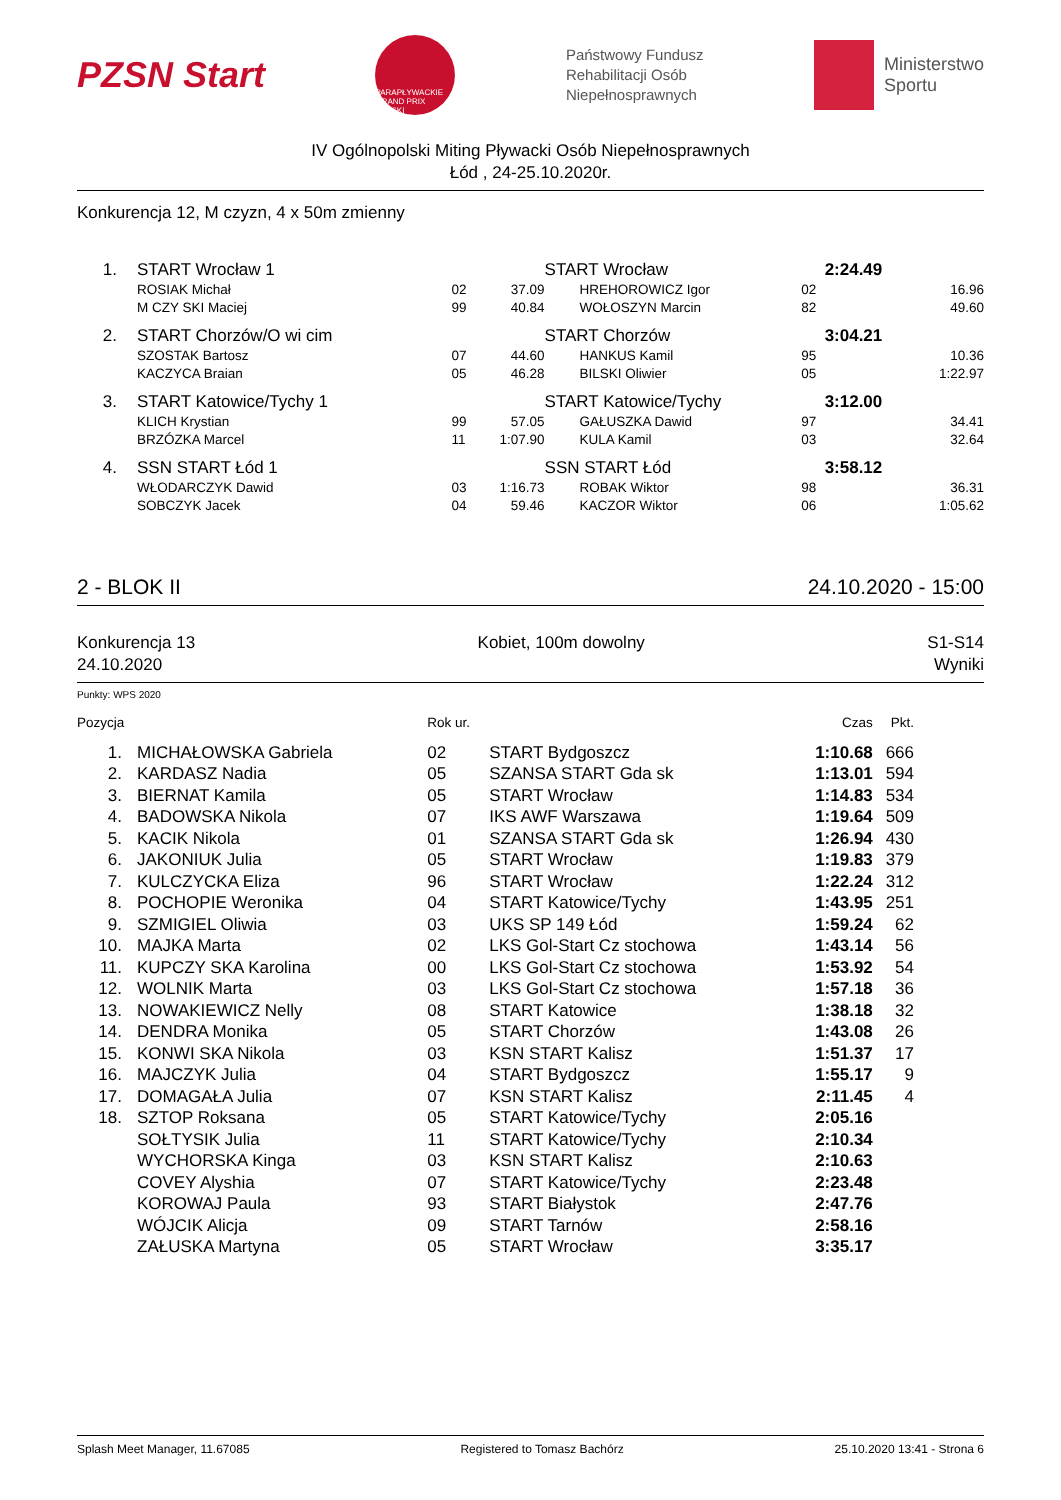PZSN Start
PARAPŁYWACKIE GRAND PRIX POLSKI
Państwowy Fundusz
Rehabilitacji Osób
Niepełnosprawnych
Ministerstwo
Sportu
IV Ogólnopolski Miting Pływacki Osób Niepełnosprawnych
Łód , 24-25.10.2020r.
Konkurencja 12, M czyzn, 4 x 50m zmienny
| 1. | START Wrocław 1 | | | START Wrocław | | 2:24.49 | |
| | ROSIAK Michał | 02 | 37.09 | HREHOROWICZ Igor | 02 | | 16.96 |
| | M CZY SKI Maciej | 99 | 40.84 | WOŁOSZYN Marcin | 82 | | 49.60 |
| 2. | START Chorzów/O wi cim | | | START Chorzów | | 3:04.21 | |
| | SZOSTAK Bartosz | 07 | 44.60 | HANKUS Kamil | 95 | | 10.36 |
| | KACZYCA Braian | 05 | 46.28 | BILSKI Oliwier | 05 | | 1:22.97 |
| 3. | START Katowice/Tychy 1 | | | START Katowice/Tychy | | 3:12.00 | |
| | KLICH Krystian | 99 | 57.05 | GAŁUSZKA Dawid | 97 | | 34.41 |
| | BRZÓZKA Marcel | 11 | 1:07.90 | KULA Kamil | 03 | | 32.64 |
| 4. | SSN START Łód 1 | | | SSN START Łód | | 3:58.12 | |
| | WŁODARCZYK Dawid | 03 | 1:16.73 | ROBAK Wiktor | 98 | | 36.31 |
| | SOBCZYK Jacek | 04 | 59.46 | KACZOR Wiktor | 06 | | 1:05.62 |
2 - BLOK II 24.10.2020 - 15:00
Konkurencja 13
24.10.2020 Kobiet, 100m dowolny S1-S14
Wyniki
Punkty: WPS 2020
| Pozycja | | Rok ur. | | Czas | Pkt. | |
| 1. | MICHAŁOWSKA Gabriela | 02 | START Bydgoszcz | 1:10.68 | 666 | |
| 2. | KARDASZ Nadia | 05 | SZANSA START Gda sk | 1:13.01 | 594 | |
| 3. | BIERNAT Kamila | 05 | START Wrocław | 1:14.83 | 534 | |
| 4. | BADOWSKA Nikola | 07 | IKS AWF Warszawa | 1:19.64 | 509 | |
| 5. | KACIK Nikola | 01 | SZANSA START Gda sk | 1:26.94 | 430 | |
| 6. | JAKONIUK Julia | 05 | START Wrocław | 1:19.83 | 379 | |
| 7. | KULCZYCKA Eliza | 96 | START Wrocław | 1:22.24 | 312 | |
| 8. | POCHOPIE Weronika | 04 | START Katowice/Tychy | 1:43.95 | 251 | |
| 9. | SZMIGIEL Oliwia | 03 | UKS SP 149 Łód | 1:59.24 | 62 | |
| 10. | MAJKA Marta | 02 | LKS Gol-Start Cz stochowa | 1:43.14 | 56 | |
| 11. | KUPCZY SKA Karolina | 00 | LKS Gol-Start Cz stochowa | 1:53.92 | 54 | |
| 12. | WOLNIK Marta | 03 | LKS Gol-Start Cz stochowa | 1:57.18 | 36 | |
| 13. | NOWAKIEWICZ Nelly | 08 | START Katowice | 1:38.18 | 32 | |
| 14. | DENDRA Monika | 05 | START Chorzów | 1:43.08 | 26 | |
| 15. | KONWI SKA Nikola | 03 | KSN START Kalisz | 1:51.37 | 17 | |
| 16. | MAJCZYK Julia | 04 | START Bydgoszcz | 1:55.17 | 9 | |
| 17. | DOMAGAŁA Julia | 07 | KSN START Kalisz | 2:11.45 | 4 | |
| 18. | SZTOP Roksana | 05 | START Katowice/Tychy | 2:05.16 | | |
| | SOŁTYSIK Julia | 11 | START Katowice/Tychy | 2:10.34 | | |
| | WYCHORSKA Kinga | 03 | KSN START Kalisz | 2:10.63 | | |
| | COVEY Alyshia | 07 | START Katowice/Tychy | 2:23.48 | | |
| | KOROWAJ Paula | 93 | START Białystok | 2:47.76 | | |
| | WÓJCIK Alicja | 09 | START Tarnów | 2:58.16 | | |
| | ZAŁUSKA Martyna | 05 | START Wrocław | 3:35.17 | | |
Splash Meet Manager, 11.67085 Registered to Tomasz Bachórz 25.10.2020 13:41 - Strona 6